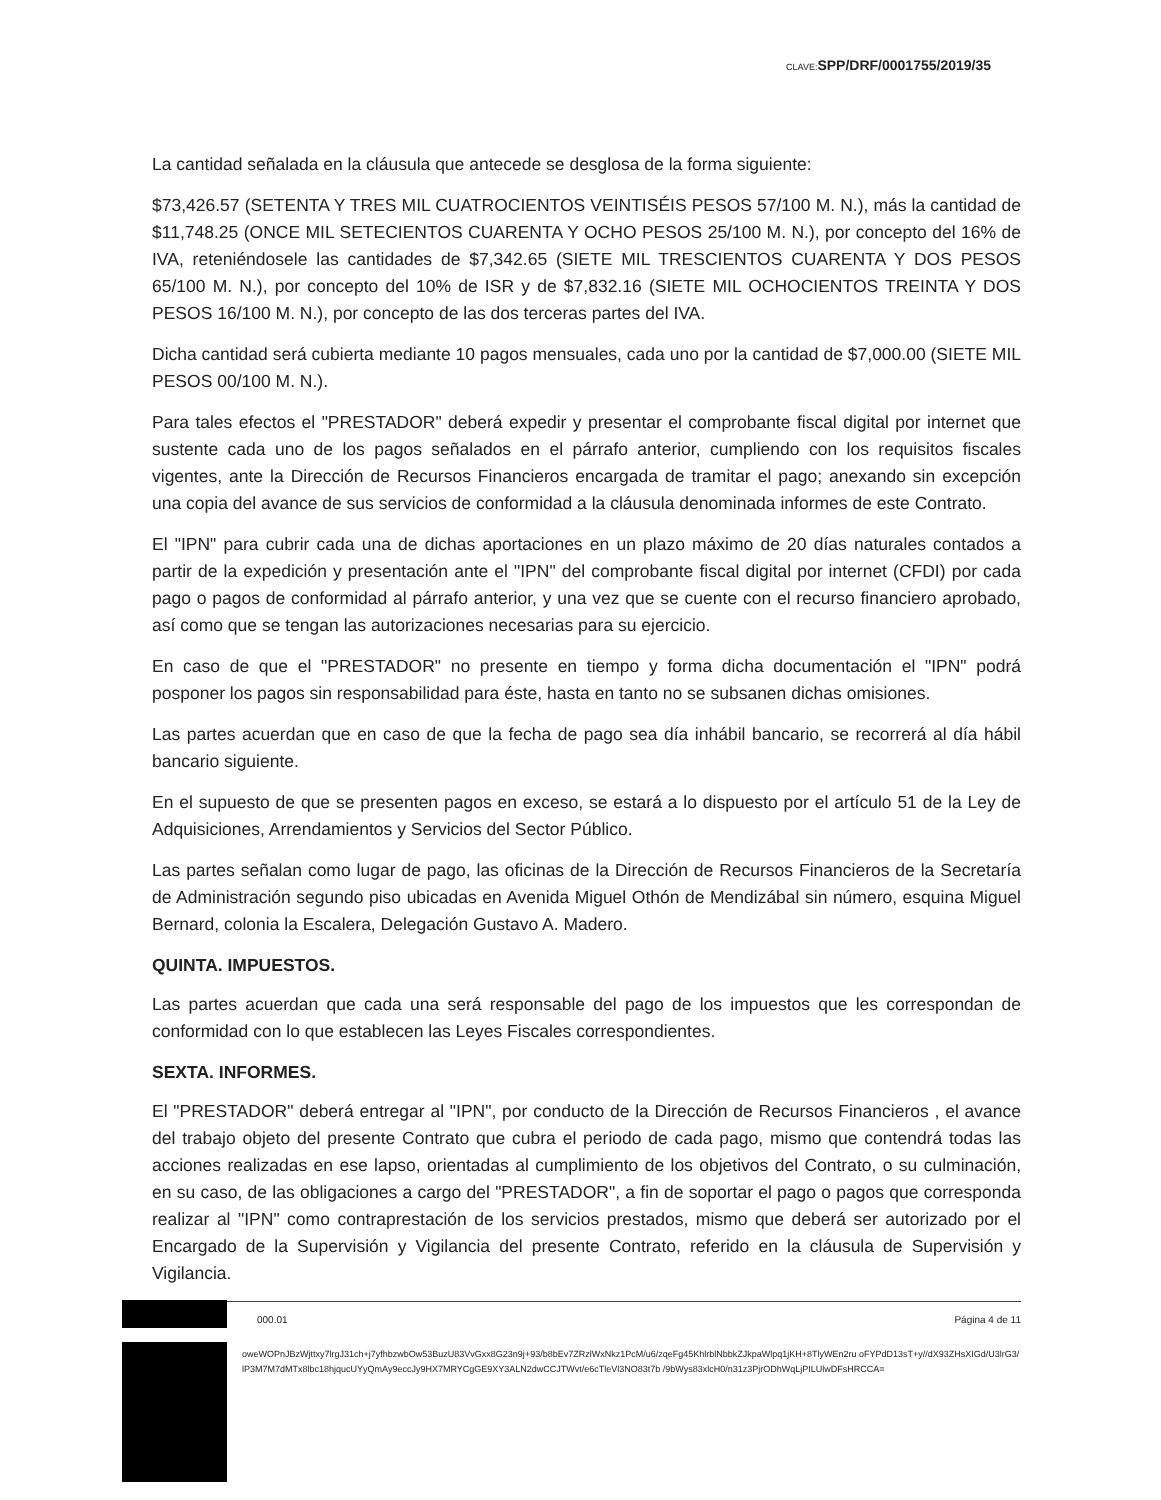CLAVE: SPP/DRF/0001755/2019/35
La cantidad señalada en la cláusula que antecede se desglosa de la forma siguiente:
$73,426.57 (SETENTA Y TRES MIL CUATROCIENTOS VEINTISÉIS PESOS 57/100 M. N.), más la cantidad de $11,748.25 (ONCE MIL SETECIENTOS CUARENTA Y OCHO PESOS 25/100 M. N.), por concepto del 16% de IVA, reteniéndosele las cantidades de $7,342.65 (SIETE MIL TRESCIENTOS CUARENTA Y DOS PESOS 65/100 M. N.), por concepto del 10% de ISR y de $7,832.16 (SIETE MIL OCHOCIENTOS TREINTA Y DOS PESOS 16/100 M. N.), por concepto de las dos terceras partes del IVA.
Dicha cantidad será cubierta mediante 10 pagos mensuales, cada uno por la cantidad de $7,000.00 (SIETE MIL PESOS 00/100 M. N.).
Para tales efectos el "PRESTADOR" deberá expedir y presentar el comprobante fiscal digital por internet que sustente cada uno de los pagos señalados en el párrafo anterior, cumpliendo con los requisitos fiscales vigentes, ante la Dirección de Recursos Financieros encargada de tramitar el pago; anexando sin excepción una copia del avance de sus servicios de conformidad a la cláusula denominada informes de este Contrato.
El "IPN" para cubrir cada una de dichas aportaciones en un plazo máximo de 20 días naturales contados a partir de la expedición y presentación ante el "IPN" del comprobante fiscal digital por internet (CFDI) por cada pago o pagos de conformidad al párrafo anterior, y una vez que se cuente con el recurso financiero aprobado, así como que se tengan las autorizaciones necesarias para su ejercicio.
En caso de que el "PRESTADOR" no presente en tiempo y forma dicha documentación el "IPN" podrá posponer los pagos sin responsabilidad para éste, hasta en tanto no se subsanen dichas omisiones.
Las partes acuerdan que en caso de que la fecha de pago sea día inhábil bancario, se recorrerá al día hábil bancario siguiente.
En el supuesto de que se presenten pagos en exceso, se estará a lo dispuesto por el artículo 51 de la Ley de Adquisiciones, Arrendamientos y Servicios del Sector Público.
Las partes señalan como lugar de pago, las oficinas de la Dirección de Recursos Financieros de la Secretaría de Administración segundo piso ubicadas en Avenida Miguel Othón de Mendizábal sin número, esquina Miguel Bernard, colonia la Escalera, Delegación Gustavo A. Madero.
QUINTA. IMPUESTOS.
Las partes acuerdan que cada una será responsable del pago de los impuestos que les correspondan de conformidad con lo que establecen las Leyes Fiscales correspondientes.
SEXTA. INFORMES.
El "PRESTADOR" deberá entregar al "IPN", por conducto de la Dirección de Recursos Financieros , el avance del trabajo objeto del presente Contrato que cubra el periodo de cada pago, mismo que contendrá todas las acciones realizadas en ese lapso, orientadas al cumplimiento de los objetivos del Contrato, o su culminación, en su caso, de las obligaciones a cargo del "PRESTADOR", a fin de soportar el pago o pagos que corresponda realizar al "IPN" como contraprestación de los servicios prestados, mismo que deberá ser autorizado por el Encargado de la Supervisión y Vigilancia del presente Contrato, referido en la cláusula de Supervisión y Vigilancia.
000.01 Página 4 de 11
oweWOPnJBzWjttxy7lrgJ31ch+j7yfhbzwbOw53BuzU83VvGxx8G23n9j+93/b8bEv7ZRzlWxNkz1PcM/u6/zqeFg45KhlrblNbbkZJkpaWlpq1jKH+8TlyWEn2ru oFYPdD13sT+y//dX93ZHsXIGd/U3lrG3/lP3M7M7dMTx8lbc18hjqucUYyQmAy9eccJy9HX7MRYCgGE9XY3ALN2dwCCJTWvt/e6cTleVl3NO83t7b /9bWys83xlcH0/n31z3PjrODhWqLjPILUlwDFsHRCCA=